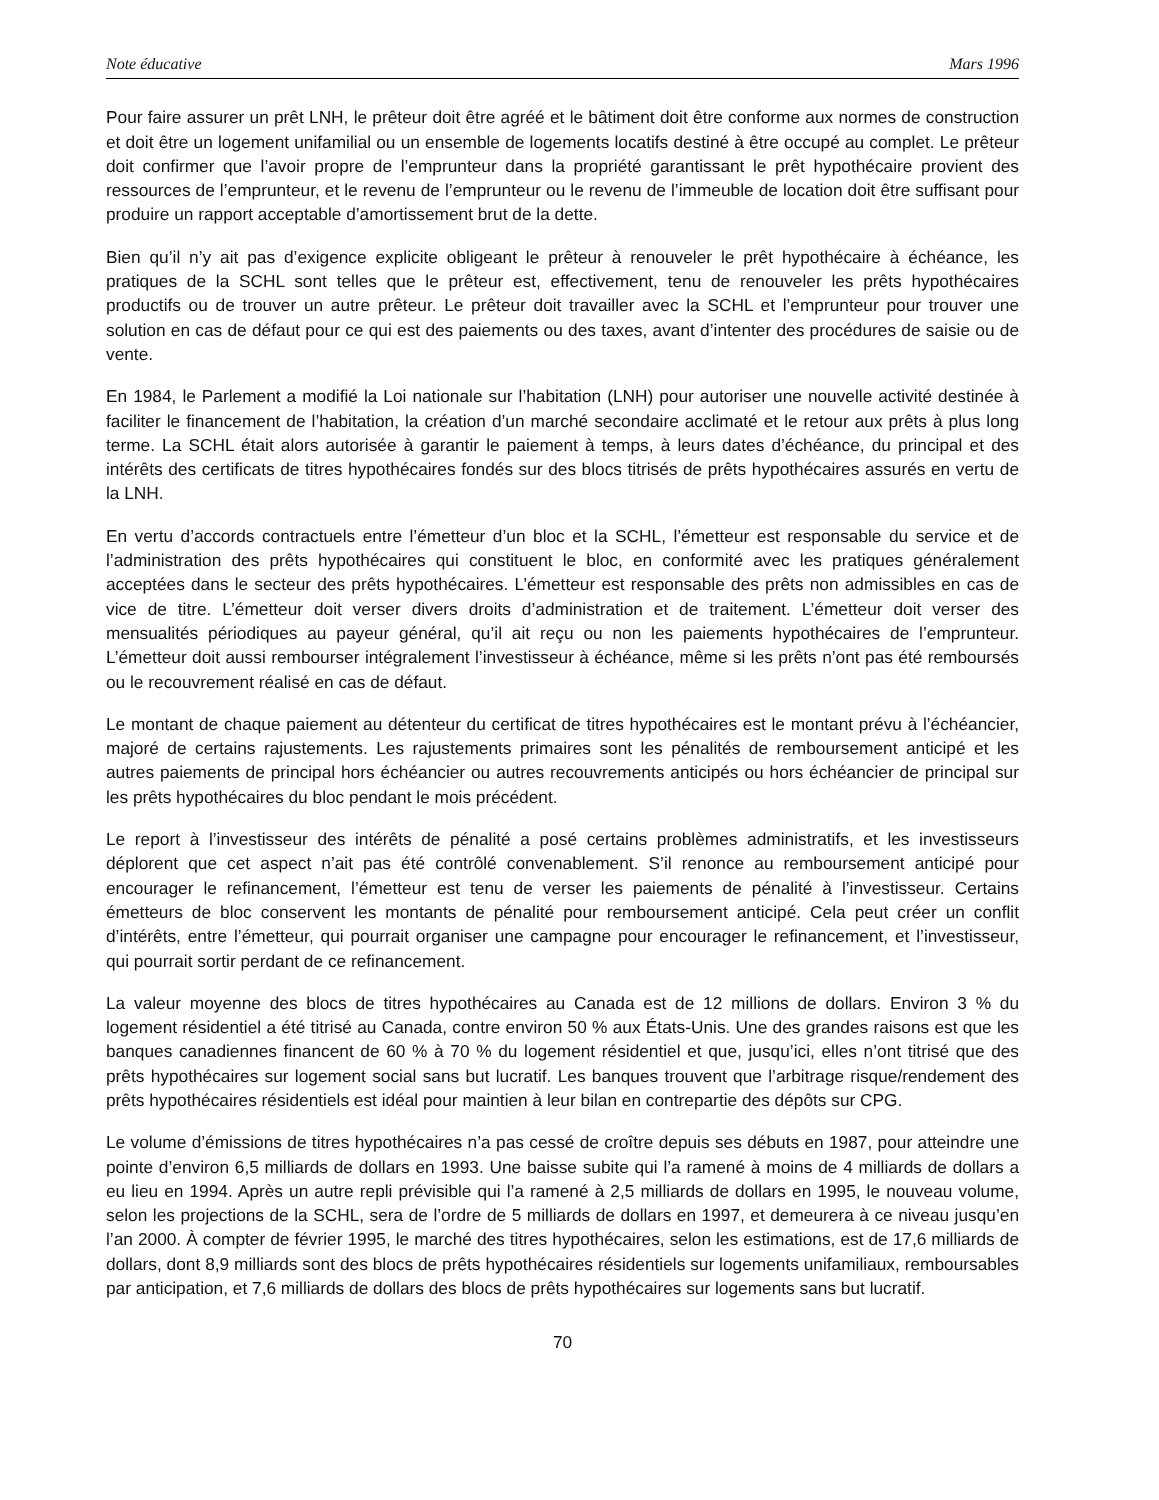Note éducative Mars 1996
Pour faire assurer un prêt LNH, le prêteur doit être agréé et le bâtiment doit être conforme aux normes de construction et doit être un logement unifamilial ou un ensemble de logements locatifs destiné à être occupé au complet. Le prêteur doit confirmer que l’avoir propre de l’emprunteur dans la propriété garantissant le prêt hypothécaire provient des ressources de l’emprunteur, et le revenu de l’emprunteur ou le revenu de l’immeuble de location doit être suffisant pour produire un rapport acceptable d’amortissement brut de la dette.
Bien qu’il n’y ait pas d’exigence explicite obligeant le prêteur à renouveler le prêt hypothécaire à échéance, les pratiques de la SCHL sont telles que le prêteur est, effectivement, tenu de renouveler les prêts hypothécaires productifs ou de trouver un autre prêteur. Le prêteur doit travailler avec la SCHL et l’emprunteur pour trouver une solution en cas de défaut pour ce qui est des paiements ou des taxes, avant d’intenter des procédures de saisie ou de vente.
En 1984, le Parlement a modifié la Loi nationale sur l’habitation (LNH) pour autoriser une nouvelle activité destinée à faciliter le financement de l’habitation, la création d’un marché secondaire acclimaté et le retour aux prêts à plus long terme. La SCHL était alors autorisée à garantir le paiement à temps, à leurs dates d’échéance, du principal et des intérêts des certificats de titres hypothécaires fondés sur des blocs titrisés de prêts hypothécaires assurés en vertu de la LNH.
En vertu d’accords contractuels entre l’émetteur d’un bloc et la SCHL, l’émetteur est responsable du service et de l’administration des prêts hypothécaires qui constituent le bloc, en conformité avec les pratiques généralement acceptées dans le secteur des prêts hypothécaires. L’émetteur est responsable des prêts non admissibles en cas de vice de titre. L’émetteur doit verser divers droits d’administration et de traitement. L’émetteur doit verser des mensualités périodiques au payeur général, qu’il ait reçu ou non les paiements hypothécaires de l’emprunteur. L’émetteur doit aussi rembourser intégralement l’investisseur à échéance, même si les prêts n’ont pas été remboursés ou le recouvrement réalisé en cas de défaut.
Le montant de chaque paiement au détenteur du certificat de titres hypothécaires est le montant prévu à l’échéancier, majoré de certains rajustements. Les rajustements primaires sont les pénalités de remboursement anticipé et les autres paiements de principal hors échéancier ou autres recouvrements anticipés ou hors échéancier de principal sur les prêts hypothécaires du bloc pendant le mois précédent.
Le report à l’investisseur des intérêts de pénalité a posé certains problèmes administratifs, et les investisseurs déplorent que cet aspect n’ait pas été contrôlé convenablement. S’il renonce au remboursement anticipé pour encourager le refinancement, l’émetteur est tenu de verser les paiements de pénalité à l’investisseur. Certains émetteurs de bloc conservent les montants de pénalité pour remboursement anticipé. Cela peut créer un conflit d’intérêts, entre l’émetteur, qui pourrait organiser une campagne pour encourager le refinancement, et l’investisseur, qui pourrait sortir perdant de ce refinancement.
La valeur moyenne des blocs de titres hypothécaires au Canada est de 12 millions de dollars. Environ 3 % du logement résidentiel a été titrisé au Canada, contre environ 50 % aux États-Unis. Une des grandes raisons est que les banques canadiennes financent de 60 % à 70 % du logement résidentiel et que, jusqu’ici, elles n’ont titrisé que des prêts hypothécaires sur logement social sans but lucratif. Les banques trouvent que l’arbitrage risque/rendement des prêts hypothécaires résidentiels est idéal pour maintien à leur bilan en contrepartie des dépôts sur CPG.
Le volume d’émissions de titres hypothécaires n’a pas cessé de croître depuis ses débuts en 1987, pour atteindre une pointe d’environ 6,5 milliards de dollars en 1993. Une baisse subite qui l’a ramené à moins de 4 milliards de dollars a eu lieu en 1994. Après un autre repli prévisible qui l’a ramené à 2,5 milliards de dollars en 1995, le nouveau volume, selon les projections de la SCHL, sera de l’ordre de 5 milliards de dollars en 1997, et demeurera à ce niveau jusqu’en l’an 2000. À compter de février 1995, le marché des titres hypothécaires, selon les estimations, est de 17,6 milliards de dollars, dont 8,9 milliards sont des blocs de prêts hypothécaires résidentiels sur logements unifamiliaux, remboursables par anticipation, et 7,6 milliards de dollars des blocs de prêts hypothécaires sur logements sans but lucratif.
70